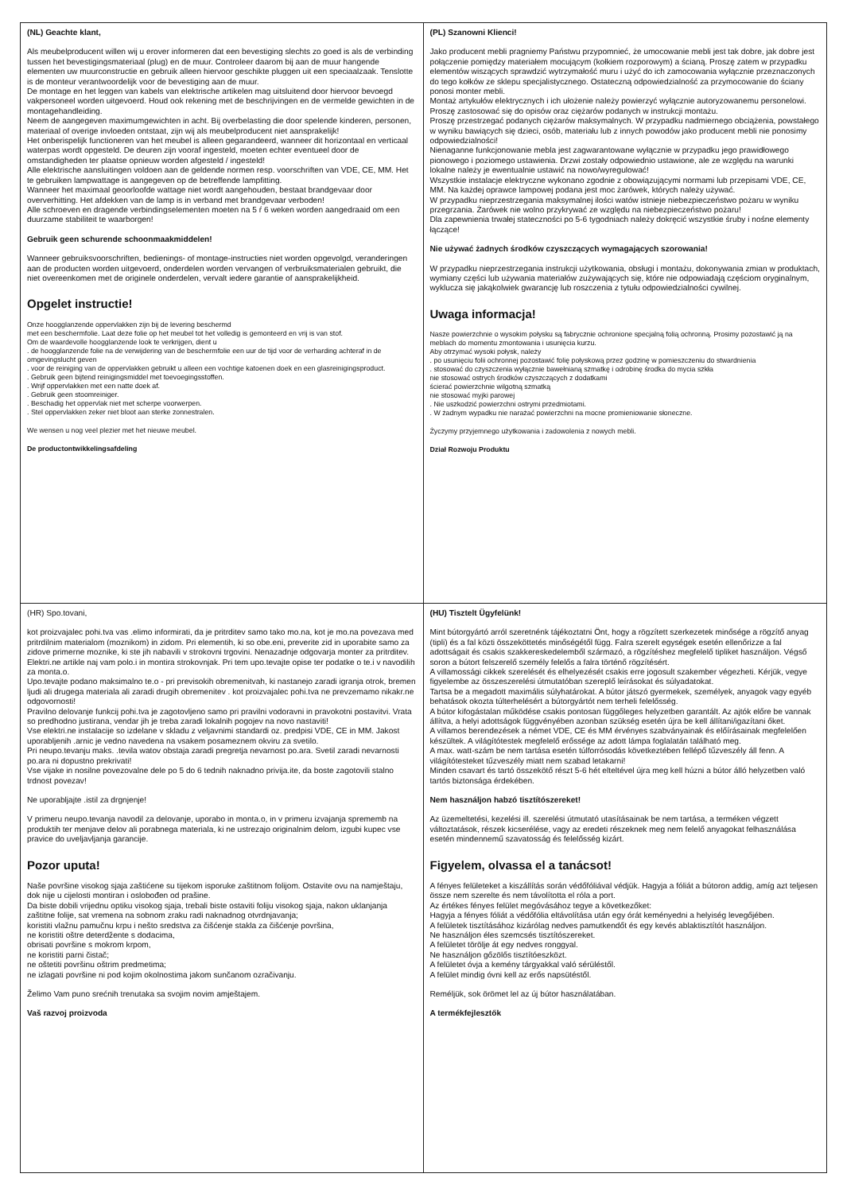(NL) Geachte klant,
Als meubelproducent willen wij u erover informeren dat een bevestiging slechts zo goed is als de verbinding tussen het bevestigingsmateriaal (plug) en de muur. Controleer daarom bij aan de muur hangende elementen uw muurconstructie en gebruik alleen hiervoor geschikte pluggen uit een speciaalzaak. Tenslotte is de monteur verantwoordelijk voor de bevestiging aan de muur.
De montage en het leggen van kabels van elektrische artikelen mag uitsluitend door hiervoor bevoegd vakpersoneel worden uitgevoerd. Houd ook rekening met de beschrijvingen en de vermelde gewichten in de montagehandleiding.
Neem de aangegeven maximumgewichten in acht. Bij overbelasting die door spelende kinderen, personen, materiaal of overige invloeden ontstaat, zijn wij als meubelproducent niet aansprakelijk!
Het onberispelijk functioneren van het meubel is alleen gegarandeerd, wanneer dit horizontaal en verticaal waterpas wordt opgesteld. De deuren zijn vooraf ingesteld, moeten echter eventueel door de omstandigheden ter plaatse opnieuw worden afgesteld / ingesteld!
Alle elektrische aansluitingen voldoen aan de geldende normen resp. voorschriften van VDE, CE, MM. Het te gebruiken lampwattage is aangegeven op de betreffende lampfitting.
Wanneer het maximaal geoorloofde wattage niet wordt aangehouden, bestaat brandgevaar door oververhitting. Het afdekken van de lamp is in verband met brandgevaar verboden!
Alle schroeven en dragende verbindingselementen moeten na 5 ŕ 6 weken worden aangedraaid om een duurzame stabiliteit te waarborgen!
Gebruik geen schurende schoonmaakmiddelen!
Wanneer gebruiksvoorschriften, bedienings- of montage-instructies niet worden opgevolgd, veranderingen aan de producten worden uitgevoerd, onderdelen worden vervangen of verbruiksmaterialen gebruikt, die niet overeenkomen met de originele onderdelen, vervalt iedere garantie of aansprakelijkheid.
Opgelet instructie!
Onze hoogglanzende oppervlakken zijn bij de levering beschermd
met een beschermfolie. Laat deze folie op het meubel tot het volledig is gemonteerd en vrij is van stof.
Om de waardevolle hoogglanzende look te verkrijgen, dient u
. de hoogglanzende folie na de verwijdering van de beschermfolie een uur de tijd voor de verharding achteraf in de omgevingslucht geven
. voor de reiniging van de oppervlakken gebruikt u alleen een vochtige katoenen doek en een glasreinigingsproduct.
. Gebruik geen bijtend reinigingsmiddel met toevoegingsstoffen.
. Wrijf oppervlakken met een natte doek af.
. Gebruik geen stoomreiniger.
. Beschadig het oppervlak niet met scherpe voorwerpen.
. Stel oppervlakken zeker niet bloot aan sterke zonnestralen.
We wensen u nog veel plezier met het nieuwe meubel.
De productontwikkelingsafdeling
(PL) Szanowni Klienci!
Jako producent mebli pragniemy Państwu przypomnieć, że umocowanie mebli jest tak dobre, jak dobre jest połączenie pomiędzy materiałem mocującym (kołkiem rozporowym) a ścianą. Proszę zatem w przypadku elementów wiszących sprawdzić wytrzymałość muru i użyć do ich zamocowania wyłącznie przeznaczonych do tego kołków ze sklepu specjalistycznego. Ostateczną odpowiedzialność za przymocowanie do ściany ponosi monter mebli.
Montaż artykułów elektrycznych i ich ułożenie należy powierzyć wyłącznie autoryzowanemu personelowi. Proszę zastosować się do opisów oraz ciężarów podanych w instrukcji montażu.
Proszę przestrzegać podanych ciężarów maksymalnych. W przypadku nadmiernego obciążenia, powstałego w wyniku bawiących się dzieci, osób, materiału lub z innych powodów jako producent mebli nie ponosimy odpowiedzialności!
Nienaganne funkcjonowanie mebla jest zagwarantowane wyłącznie w przypadku jego prawidłowego pionowego i poziomego ustawienia. Drzwi zostały odpowiednio ustawione, ale ze względu na warunki lokalne należy je ewentualnie ustawić na nowo/wyregulować!
Wszystkie instalacje elektryczne wykonano zgodnie z obowiązującymi normami lub przepisami VDE, CE, MM. Na każdej oprawce lampowej podana jest moc żarówek, których należy używać.
W przypadku nieprzestrzegania maksymalnej ilości watów istnieje niebezpieczeństwo pożaru w wyniku przegrzania. Żarówek nie wolno przykrywać ze względu na niebezpieczeństwo pożaru!
Dla zapewnienia trwałej stateczności po 5-6 tygodniach należy dokręcić wszystkie śruby i nośne elementy łączące!
Nie używać żadnych środków czyszczących wymagających szorowania!
W przypadku nieprzestrzegania instrukcji użytkowania, obsługi i montażu, dokonywania zmian w produktach, wymiany części lub używania materiałów zużywających się, które nie odpowiadają częściom oryginalnym, wyklucza się jakąkolwiek gwarancję lub roszczenia z tytułu odpowiedzialności cywilnej.
Uwaga informacja!
Nasze powierzchnie o wysokim połysku są fabrycznie ochronione specjalną folią ochronną. Prosimy pozostawić ją na meblach do momentu zmontowania i usunięcia kurzu.
Aby otrzymać wysoki połysk, należy
. po usunięciu folii ochronnej pozostawić folię połyskową przez godzinę w pomieszczeniu do stwardnienia
. stosować do czyszczenia wyłącznie bawełnianą szmatkę i odrobinę środka do mycia szkła
nie stosować ostrych środków czyszczących z dodatkami
ścierać powierzchnie wilgotną szmatką
nie stosować myjki parowej
. Nie uszkodzić powierzchni ostrymi przedmiotami.
. W żadnym wypadku nie narażać powierzchni na mocne promieniowanie słoneczne.
Życzymy przyjemnego użytkowania i zadowolenia z nowych mebli.
Dział Rozwoju Produktu
(HR) Spo.tovani,
kot proizvajalec pohi.tva vas .elimo informirati, da je pritrditev samo tako mo.na, kot je mo.na povezava med pritrdilnim materialom (moznikom) in zidom. Pri elementih, ki so obe.eni, preverite zid in uporabite samo za zidove primerne moznike, ki ste jih nabavili v strokovni trgovini. Nenazadnje odgovarja monter za pritrditev.
Elektri.ne artikle naj vam polo.i in montira strokovnjak. Pri tem upo.tevajte opise ter podatke o te.i v navodilih za monta.o.
Upo.tevajte podano maksimalno te.o - pri previsokih obremenitvah, ki nastanejo zaradi igranja otrok, bremen ljudi ali drugega materiala ali zaradi drugih obremenitev . kot proizvajalec pohi.tva ne prevzemamo nikakr.ne odgovornosti!
Pravilno delovanje funkcij pohi.tva je zagotovljeno samo pri pravilni vodoravni in pravokotni postavitvi. Vrata so predhodno justirana, vendar jih je treba zaradi lokalnih pogojev na novo nastaviti!
Vse elektri.ne instalacije so izdelane v skladu z veljavnimi standardi oz. predpisi VDE, CE in MM. Jakost uporabljenih .arnic je vedno navedena na vsakem posameznem okviru za svetilo.
Pri neupo.tevanju maks. .tevila watov obstaja zaradi pregretja nevarnost po.ara. Svetil zaradi nevarnosti po.ara ni dopustno prekrivati!
Vse vijake in nosilne povezovalne dele po 5 do 6 tednih naknadno privija.ite, da boste zagotovili stalno trdnost povezav!
Ne uporabljajte .istil za drgnjenje!
V primeru neupo.tevanja navodil za delovanje, uporabo in monta.o, in v primeru izvajanja sprememb na produktih ter menjave delov ali porabnega materiala, ki ne ustrezajo originalnim delom, izgubi kupec vse pravice do uveljavljanja garancije.
Pozor uputa!
Naše površine visokog sjaja zaštićene su tijekom isporuke zaštitnom folijom. Ostavite ovu na namještaju, dok nije u cijelosti montiran i oslobođen od prašine.
Da biste dobili vrijednu optiku visokog sjaja, trebali biste ostaviti foliju visokog sjaja, nakon uklanjanja zaštitne folije, sat vremena na sobnom zraku radi naknadnog otvrdnjavanja;
koristiti vlažnu pamučnu krpu i nešto sredstva za čišćenje stakla za čišćenje površina,
ne koristiti oštre deterdžente s dodacima,
obrisati površine s mokrom krpom,
ne koristiti parni čistač;
ne oštetiti površinu oštrim predmetima;
ne izlagati površine ni pod kojim okolnostima jakom sunčanom ozračivanju.
Želimo Vam puno srećnih trenutaka sa svojim novim amještajem.
Vaš razvoj proizvoda
(HU) Tisztelt Ügyfelünk!
Mint bútorgyártó arról szeretnénk tájékoztatni Önt, hogy a rögzített szerkezetek minősége a rögzítő anyag (tipli) és a fal közti összeköttetés minőségétől függ. Falra szerelt egységek esetén ellenőrizze a fal adottságait és csakis szakkereskedelemből származó, a rögzítéshez megfelelő tipliket használjon. Végső soron a bútort felszerelő személy felelős a falra történő rögzítésért.
A villamossági cikkek szerelését és elhelyezését csakis erre jogosult szakember végezheti. Kérjük, vegye figyelembe az összeszerelési útmutatóban szereplő leírásokat és súlyadatokat.
Tartsa be a megadott maximális súlyhatárokat. A bútor játszó gyermekek, személyek, anyagok vagy egyéb behatások okozta túlterhelésért a bútorgyártót nem terheli felelősség.
A bútor kifogástalan működése csakis pontosan függőleges helyzetben garantált. Az ajtók előre be vannak állítva, a helyi adottságok függvényében azonban szükség esetén újra be kell állítani/igazítani őket.
A villamos berendezések a német VDE, CE és MM érvényes szabványainak és előírásainak megfelelően készültek. A világítótestek megfelelő erőssége az adott lámpa foglalatán található meg.
A max. watt-szám be nem tartása esetén túlforrósodás következtében fellépő tűzveszély áll fenn. A világítótesteket tűzveszély miatt nem szabad letakarni!
Minden csavart és tartó összekötő részt 5-6 hét elteltével újra meg kell húzni a bútor álló helyzetben való tartós biztonsága érdekében.
Nem használjon habzó tisztítószereket!
Az üzemeltetési, kezelési ill. szerelési útmutató utasításainak be nem tartása, a terméken végzett változtatások, részek kicserélése, vagy az eredeti részeknek meg nem felelő anyagokat felhasználása esetén mindennemű szavatosság és felelősség kizárt.
Figyelem, olvassa el a tanácsot!
A fényes felületeket a kiszállítás során védőfóliával védjük. Hagyja a fóliát a bútoron addig, amíg azt teljesen össze nem szerelte és nem távolította el róla a port.
Az értékes fényes felület megóvásához tegye a következőket:
Hagyja a fényes fóliát a védőfólia eltávolítása után egy órát keményedni a helyiség levegőjében.
A felületek tisztításához kizárólag nedves pamutkendőt és egy kevés ablaktisztítót használjon.
Ne használjon éles szemcsés tisztítószereket.
A felületet törölje át egy nedves ronggyal.
Ne használjon gőzölős tisztítóeszközt.
A felületet óvja a kemény tárgyakkal való sérüléstől.
A felület mindig óvni kell az erős napsütéstől.
Reméljük, sok örömet lel az új bútor használatában.
A termékfejlesztők